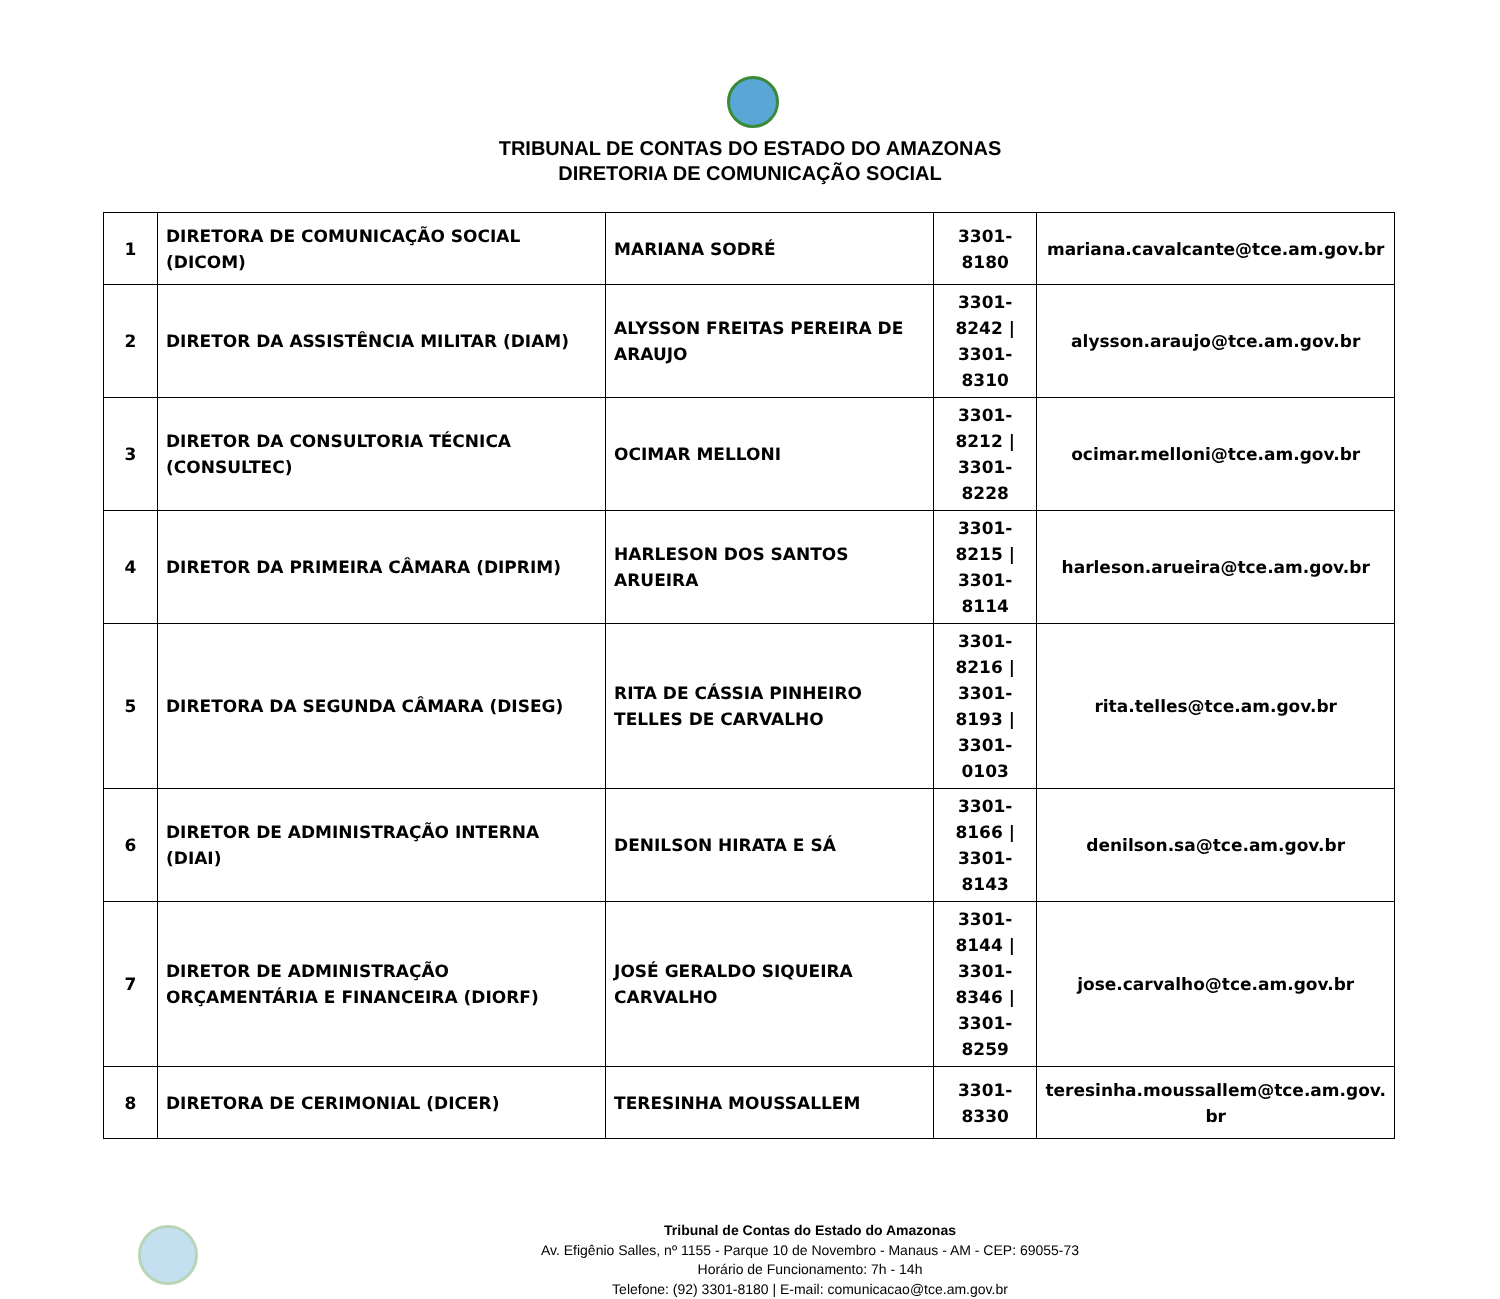TRIBUNAL DE CONTAS DO ESTADO DO AMAZONAS
DIRETORIA DE COMUNICAÇÃO SOCIAL
| 1 | DIRETORA DE COMUNICAÇÃO SOCIAL (DICOM) | MARIANA SODRÉ | 3301-8180 | mariana.cavalcante@tce.am.gov.br |
| 2 | DIRETOR DA ASSISTÊNCIA MILITAR (DIAM) | ALYSSON FREITAS PEREIRA DE ARAUJO | 3301-8242 / 3301-8310 | alysson.araujo@tce.am.gov.br |
| 3 | DIRETOR DA CONSULTORIA TÉCNICA (CONSULTEC) | OCIMAR MELLONI | 3301-8212 / 3301-8228 | ocimar.melloni@tce.am.gov.br |
| 4 | DIRETOR DA PRIMEIRA CÂMARA (DIPRIM) | HARLESON DOS SANTOS ARUEIRA | 3301-8215 / 3301-8114 | harleson.arueira@tce.am.gov.br |
| 5 | DIRETORA DA SEGUNDA CÂMARA (DISEG) | RITA DE CÁSSIA PINHEIRO TELLES DE CARVALHO | 3301-8216 / 3301-8193 / 3301-0103 | rita.telles@tce.am.gov.br |
| 6 | DIRETOR DE ADMINISTRAÇÃO INTERNA (DIAI) | DENILSON HIRATA E SÁ | 3301-8166 / 3301-8143 | denilson.sa@tce.am.gov.br |
| 7 | DIRETOR DE ADMINISTRAÇÃO ORÇAMENTÁRIA E FINANCEIRA (DIORF) | JOSÉ GERALDO SIQUEIRA CARVALHO | 3301-8144 / 3301-8346 / 3301-8259 | jose.carvalho@tce.am.gov.br |
| 8 | DIRETORA DE CERIMONIAL (DICER) | TERESINHA MOUSSALLEM | 3301-8330 | teresinha.moussallem@tce.am.gov. br |
Tribunal de Contas do Estado do Amazonas
Av. Efigênio Salles, nº 1155 - Parque 10 de Novembro - Manaus - AM - CEP: 69055-73
Horário de Funcionamento: 7h - 14h
Telefone: (92) 3301-8180 | E-mail: comunicacao@tce.am.gov.br